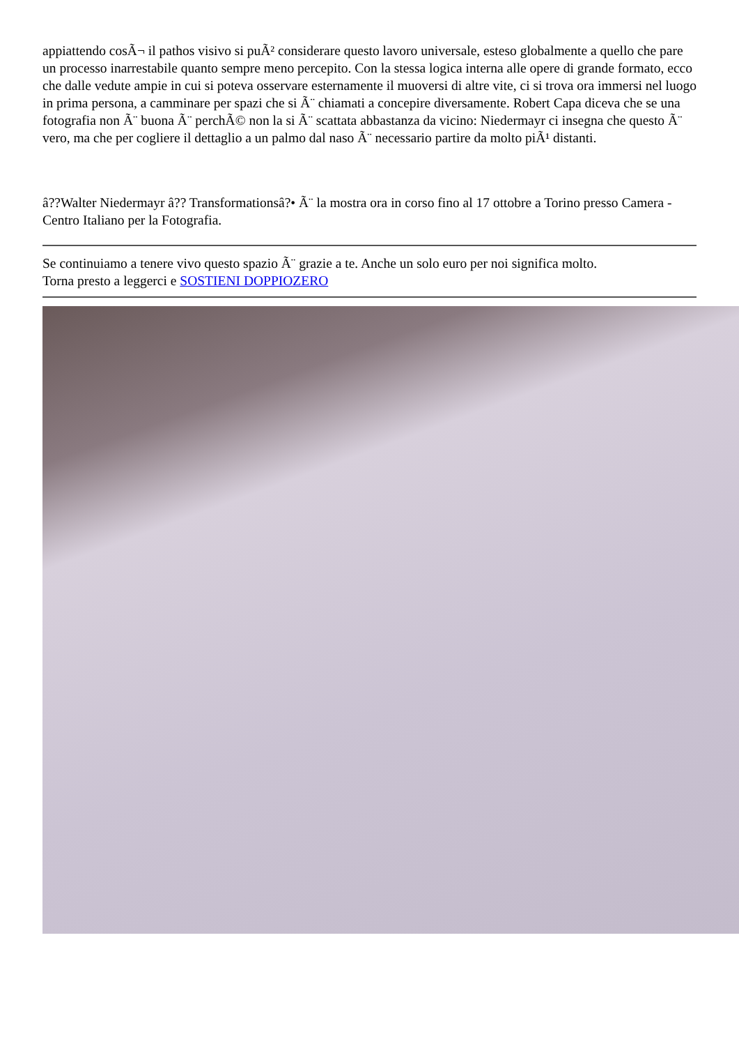appiattendo cosÃ¬ il pathos visivo si puÃ² considerare questo lavoro universale, esteso globalmente a quello che pare un processo inarrestabile quanto sempre meno percepito. Con la stessa logica interna alle opere di grande formato, ecco che dalle vedute ampie in cui si poteva osservare esternamente il muoversi di altre vite, ci si trova ora immersi nel luogo in prima persona, a camminare per spazi che si Ã¨ chiamati a concepire diversamente. Robert Capa diceva che se una fotografia non Ã¨ buona Ã¨ perchÃ© non la si Ã¨ scattata abbastanza da vicino: Niedermayr ci insegna che questo Ã¨ vero, ma che per cogliere il dettaglio a un palmo dal naso Ã¨ necessario partire da molto piÃ¹ distanti.
â??Walter Niedermayr â?? Transformationsâ?• Ã¨ la mostra ora in corso fino al 17 ottobre a Torino presso Camera - Centro Italiano per la Fotografia.
Se continuiamo a tenere vivo questo spazio Ã¨ grazie a te. Anche un solo euro per noi significa molto.
Torna presto a leggerci e SOSTIENI DOPPIOZERO